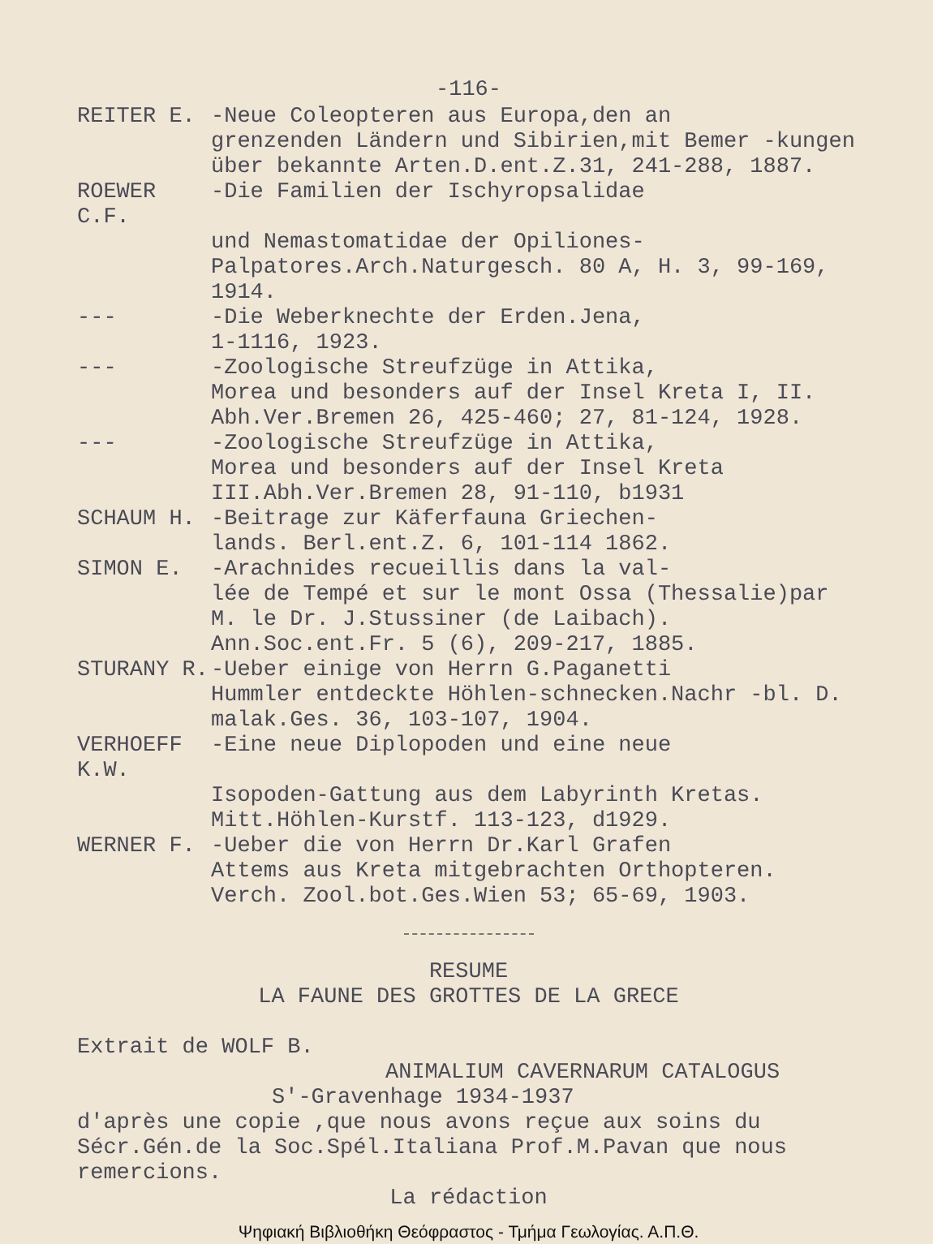-116-
REITER E. -Neue Coleopteren aus Europa,den an
grenzenden Ländern und Sibirien,mit Bemer -kungen über bekannte Arten.D.ent.Z.31, 241-288, 1887.
ROEWER C.F.
-Die Familien der Ischyropsalidae
und Nemastomatidae der Opiliones-Palpatores.Arch.Naturgesch. 80 A, H. 3, 99-169, 1914.
--- -Die Weberknechte der Erden.Jena,
1-1116, 1923.
--- -Zoologische Streufzüge in Attika,
Morea und besonders auf der Insel Kreta I, II. Abh.Ver.Bremen 26, 425-460; 27, 81-124, 1928.
--- -Zoologische Streufzüge in Attika,
Morea und besonders auf der Insel Kreta III.Abh.Ver.Bremen 28, 91-110, b1931
SCHAUM H. -Beitrage zur Käferfauna Griechen-
lands. Berl.ent.Z. 6, 101-114 1862.
SIMON E. -Arachnides recueillis dans la val-
lée de Tempé et sur le mont Ossa (Thessalie)par M. le Dr. J.Stussiner (de Laibach). Ann.Soc.ent.Fr. 5 (6), 209-217, 1885.
STURANY R. -Ueber einige von Herrn G.Paganetti
Hummler entdeckte Höhlen-schnecken.Nachr -bl. D. malak.Ges. 36, 103-107, 1904.
VERHOEFF K.W.
-Eine neue Diplopoden und eine neue
Isopoden-Gattung aus dem Labyrinth Kretas. Mitt.Höhlen-Kurstf. 113-123, d1929.
WERNER F. -Ueber die von Herrn Dr.Karl Grafen
Attems aus Kreta mitgebrachten Orthopteren. Verch. Zool.bot.Ges.Wien 53; 65-69, 1903.
RESUME
LA FAUNE DES GROTTES DE LA GRECE
Extrait de WOLF B.
ANIMALIUM CAVERNARUM CATALOGUS
S'-Gravenhage 1934-1937
d'après une copie ,que nous avons reçue aux soins du Sécr.Gén.de la Soc.Spél.Italiana Prof.M.Pavan que nous remercions.
La rédaction
Ψηφιακή Βιβλιοθήκη Θεόφραστος - Τμήμα Γεωλογίας. Α.Π.Θ.